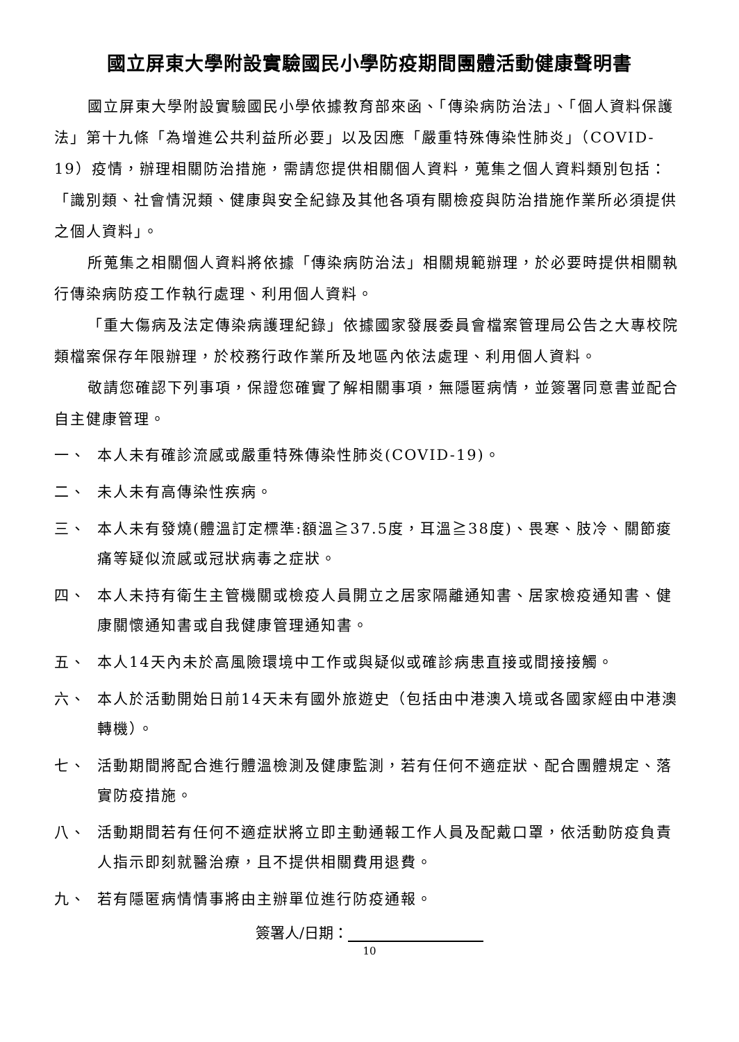國立屏東大學附設實驗國民小學防疫期間團體活動健康聲明書
國立屏東大學附設實驗國民小學依據教育部來函、「傳染病防治法」、「個人資料保護法」第十九條「為增進公共利益所必要」以及因應「嚴重特殊傳染性肺炎」（COVID-19）疫情，辦理相關防治措施，需請您提供相關個人資料，蒐集之個人資料類別包括：「識別類、社會情況類、健康與安全紀錄及其他各項有關檢疫與防治措施作業所必須提供之個人資料」。
所蒐集之相關個人資料將依據「傳染病防治法」相關規範辦理，於必要時提供相關執行傳染病防疫工作執行處理、利用個人資料。
「重大傷病及法定傳染病護理紀錄」依據國家發展委員會檔案管理局公告之大專校院類檔案保存年限辦理，於校務行政作業所及地區內依法處理、利用個人資料。
敬請您確認下列事項，保證您確實了解相關事項，無隱匿病情，並簽署同意書並配合自主健康管理。
一、 本人未有確診流感或嚴重特殊傳染性肺炎(COVID-19)。
二、 未人未有高傳染性疾病。
三、 本人未有發燒(體溫訂定標準:額溫≧37.5度，耳溫≧38度)、畏寒、肢冷、關節痠痛等疑似流感或冠狀病毒之症狀。
四、 本人未持有衛生主管機關或檢疫人員開立之居家隔離通知書、居家檢疫通知書、健康關懷通知書或自我健康管理通知書。
五、 本人14天內未於高風險環境中工作或與疑似或確診病患直接或間接接觸。
六、 本人於活動開始日前14天未有國外旅遊史（包括由中港澳入境或各國家經由中港澳轉機）。
七、 活動期間將配合進行體溫檢測及健康監測，若有任何不適症狀、配合團體規定、落實防疫措施。
八、 活動期間若有任何不適症狀將立即主動通報工作人員及配戴口罩，依活動防疫負責人指示即刻就醫治療，且不提供相關費用退費。
九、 若有隱匿病情情事將由主辦單位進行防疫通報。
簽署人/日期：
10